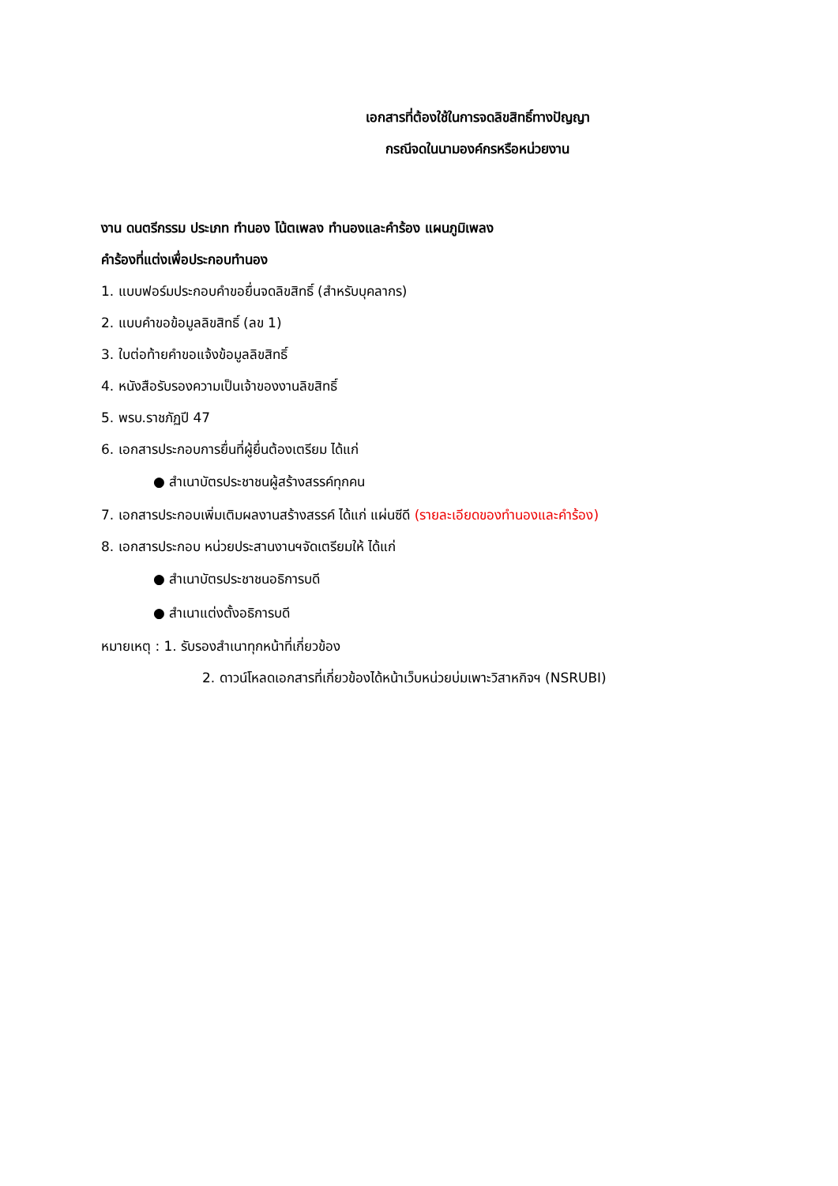เอกสารที่ต้องใช้ในการจดลิขสิทธิ์ทางปัญญา
กรณีจดในนามองค์กรหรือหน่วยงาน
งาน ดนตรีกรรม ประเภท ทำนอง โน้ตเพลง ทำนองและคำร้อง แผนภูมิเพลง
คำร้องที่แต่งเพื่อประกอบทำนอง
1. แบบฟอร์มประกอบคำขอยื่นจดลิขสิทธิ์ (สำหรับบุคลากร)
2. แบบคำขอข้อมูลลิขสิทธิ์ (ลข 1)
3. ใบต่อท้ายคำขอแจ้งข้อมูลลิขสิทธิ์
4. หนังสือรับรองความเป็นเจ้าของงานลิขสิทธิ์
5. พรบ.ราชภัฏปี 47
6. เอกสารประกอบการยื่นที่ผู้ยื่นต้องเตรียม ได้แก่
● สำเนาบัตรประชาชนผู้สร้างสรรค์ทุกคน
7. เอกสารประกอบเพิ่มเติมผลงานสร้างสรรค์ ได้แก่ แผ่นซีดี (รายละเอียดของทำนองและคำร้อง)
8. เอกสารประกอบ หน่วยประสานงานฯจัดเตรียมให้ ได้แก่
● สำเนาบัตรประชาชนอธิการบดี
● สำเนาแต่งตั้งอธิการบดี
หมายเหตุ : 1. รับรองสำเนาทุกหน้าที่เกี่ยวข้อง
2. ดาวน์โหลดเอกสารที่เกี่ยวข้องได้หน้าเว็บหน่วยบ่มเพาะวิสาหกิจฯ (NSRUBI)